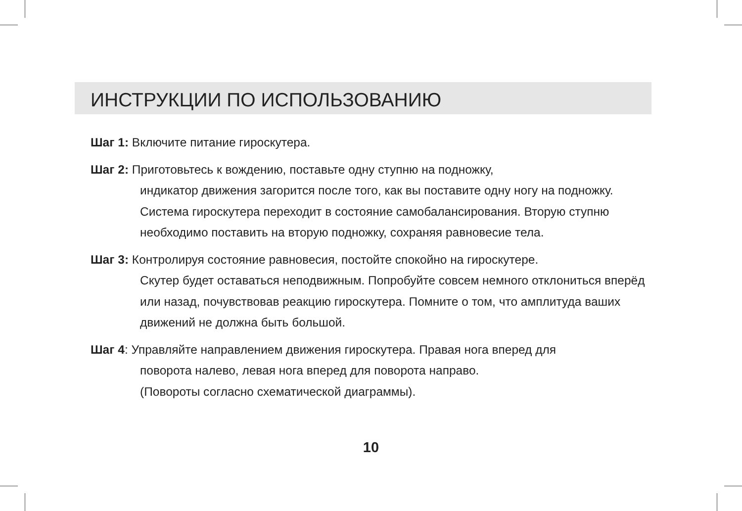ИНСТРУКЦИИ ПО ИСПОЛЬЗОВАНИЮ
Шаг 1: Включите питание гироскутера.
Шаг 2: Приготовьтесь к вождению, поставьте одну ступню на подножку,
индикатор движения загорится после того, как вы поставите одну ногу на подножку. Система гироскутера переходит в состояние самобалансирования. Вторую ступню необходимо поставить на вторую подножку, сохраняя равновесие тела.
Шаг 3: Контролируя состояние равновесия, постойте спокойно на гироскутере.
Скутер будет оставаться неподвижным. Попробуйте совсем немного отклониться вперёд или назад, почувствовав реакцию гироскутера. Помните о том, что амплитуда ваших движений не должна быть большой.
Шаг 4: Управляйте направлением движения гироскутера. Правая нога вперед для
поворота налево, левая нога вперед для поворота направо.
(Повороты согласно схематической диаграммы).
10